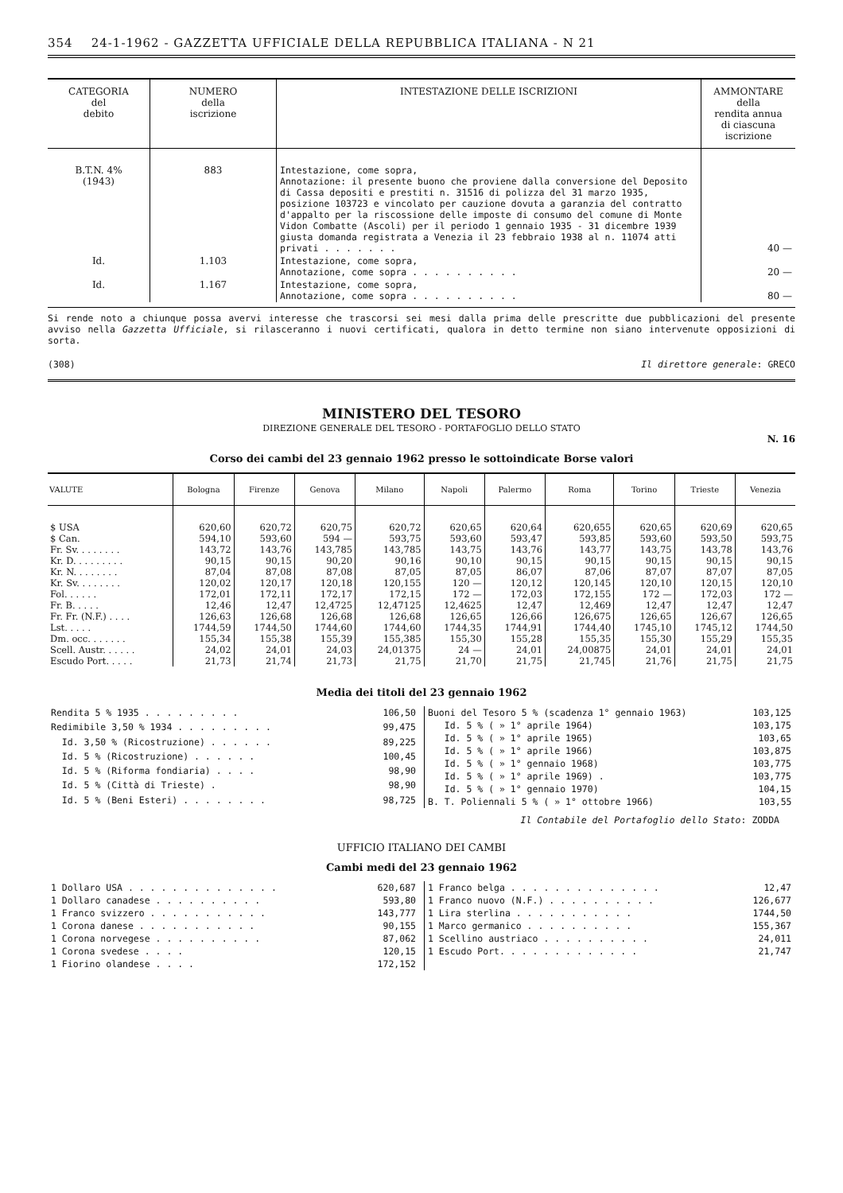354 24-1-1962 - GAZZETTA UFFICIALE DELLA REPUBBLICA ITALIANA - N 21
| CATEGORIA del debito | NUMERO della iscrizione | INTESTAZIONE DELLE ISCRIZIONI | AMMONTARE della rendita annua di ciascuna iscrizione |
| --- | --- | --- | --- |
| B.T.N. 4% (1943) | 883 | Intestazione, come sopra, Annotazione: il presente buono che proviene dalla conversione del Deposito di Cassa depositi e prestiti n. 31516 di polizza del 31 marzo 1935, posizione 103723 e vincolato per cauzione dovuta a garanzia del contratto d'appalto per la riscossione delle imposte di consumo del comune di Monte Vidon Combatte (Ascoli) per il periodo 1 gennaio 1935 - 31 dicembre 1939 giusta domanda registrata a Venezia il 23 febbraio 1938 al n. 11074 atti privati . . . . . . . | 40 — |
| Id. | 1.103 | Intestazione, come sopra, Annotazione, come sopra . . . . . . . . . . | 20 — |
| Id. | 1.167 | Intestazione, come sopra, Annotazione, come sopra . . . . . . . . . . | 80 — |
Si rende noto a chiunque possa avervi interesse che trascorsi sei mesi dalla prima delle prescritte due pubblicazioni del presente avviso nella Gazzetta Ufficiale, si rilasceranno i nuovi certificati, qualora in detto termine non siano intervenute opposizioni di sorta.
(308) Il direttore generale: GRECO
MINISTERO DEL TESORO
DIREZIONE GENERALE DEL TESORO - PORTAFOGLIO DELLO STATO
N. 16
Corso dei cambi del 23 gennaio 1962 presso le sottoindicate Borse valori
| VALUTE | Bologna | Firenze | Genova | Milano | Napoli | Palermo | Roma | Torino | Trieste | Venezia |
| --- | --- | --- | --- | --- | --- | --- | --- | --- | --- | --- |
| $ USA | 620,60 | 620,72 | 620,75 | 620,72 | 620,65 | 620,64 | 620,655 | 620,65 | 620,69 | 620,65 |
| $ Can. | 594,10 | 593,60 | 594 — | 593,75 | 593,60 | 593,47 | 593,85 | 593,60 | 593,50 | 593,75 |
| Fr. Sv. . . . . . . . | 143,72 | 143,76 | 143,785 | 143,785 | 143,75 | 143,76 | 143,77 | 143,75 | 143,78 | 143,76 |
| Kr. D. . . . . . . . . | 90,15 | 90,15 | 90,20 | 90,16 | 90,10 | 90,15 | 90,15 | 90,15 | 90,15 | 90,15 |
| Kr. N. . . . . . . . | 87,04 | 87,08 | 87,08 | 87,05 | 87,05 | 86,07 | 87,06 | 87,07 | 87,07 | 87,05 |
| Kr. Sv. . . . . . . . | 120,02 | 120,17 | 120,18 | 120,155 | 120 — | 120,12 | 120,145 | 120,10 | 120,15 | 120,10 |
| Fol. . . . . . | 172,01 | 172,11 | 172,17 | 172,15 | 172 — | 172,03 | 172,155 | 172 — | 172,03 | 172 — |
| Fr. B. . . . . | 12,46 | 12,47 | 12,4725 | 12,47125 | 12,4625 | 12,47 | 12,469 | 12,47 | 12,47 | 12,47 |
| Fr. Fr. (N.F.) . . . . | 126,63 | 126,68 | 126,68 | 126,68 | 126,65 | 126,66 | 126,675 | 126,65 | 126,67 | 126,65 |
| Lst. . . . . | 1744,59 | 1744,50 | 1744,60 | 1744,60 | 1744,35 | 1744,91 | 1744,40 | 1745,10 | 1745,12 | 1744,50 |
| Dm. occ. . . . . . . | 155,34 | 155,38 | 155,39 | 155,385 | 155,30 | 155,28 | 155,35 | 155,30 | 155,29 | 155,35 |
| Scell. Austr. . . . . . | 24,02 | 24,01 | 24,03 | 24,01375 | 24 — | 24,01 | 24,00875 | 24,01 | 24,01 | 24,01 |
| Escudo Port. . . . . | 21,73 | 21,74 | 21,73 | 21,75 | 21,70 | 21,75 | 21,745 | 21,76 | 21,75 | 21,75 |
Media dei titoli del 23 gennaio 1962
| Rendita 5 % 1935 . . . . . . . . . | 106,50 |
| Redimibile 3,50 % 1934 . . . . . . . . . | 99,475 |
| Id. 3,50 % (Ricostruzione) . . . . . . | 89,225 |
| Id. 5 % (Ricostruzione) . . . . . . | 100,45 |
| Id. 5 % (Riforma fondiaria) . . . . | 98,90 |
| Id. 5 % (Città di Trieste) . | 98,90 |
| Id. 5 % (Beni Esteri) . . . . . . . . | 98,725 |
| Buoni del Tesoro 5 % (scadenza 1° gennaio 1963) | 103,125 |
| Id. 5 % ( » 1° aprile 1964) | 103,175 |
| Id. 5 % ( » 1° aprile 1965) | 103,65 |
| Id. 5 % ( » 1° aprile 1966) | 103,875 |
| Id. 5 % ( » 1° gennaio 1968) | 103,775 |
| Id. 5 % ( » 1° aprile 1969) . | 103,775 |
| Id. 5 % ( » 1° gennaio 1970) | 104,15 |
| B. T. Poliennali 5 % ( » 1° ottobre 1966) | 103,55 |
Il Contabile del Portafoglio dello Stato: ZODDA
UFFICIO ITALIANO DEI CAMBI
Cambi medi del 23 gennaio 1962
| 1 Dollaro USA . . . . . . . . . . . . . . | 620,687 |
| 1 Dollaro canadese . . . . . . . . . . | 593,80 |
| 1 Franco svizzero . . . . . . . . . . . | 143,777 |
| 1 Corona danese . . . . . . . . . . . | 90,155 |
| 1 Corona norvegese . . . . . . . . . . | 87,062 |
| 1 Corona svedese . . . . | 120,15 |
| 1 Fiorino olandese . . . . | 172,152 |
| 1 Franco belga . . . . . . . . . . . . . . | 12,47 |
| 1 Franco nuovo (N.F.) . . . . . . . . . . | 126,677 |
| 1 Lira sterlina . . . . . . . . . . . | 1744,50 |
| 1 Marco germanico . . . . . . . . . . | 155,367 |
| 1 Scellino austriaco . . . . . . . . . . | 24,011 |
| 1 Escudo Port. . . . . . . . . . . . . | 21,747 |